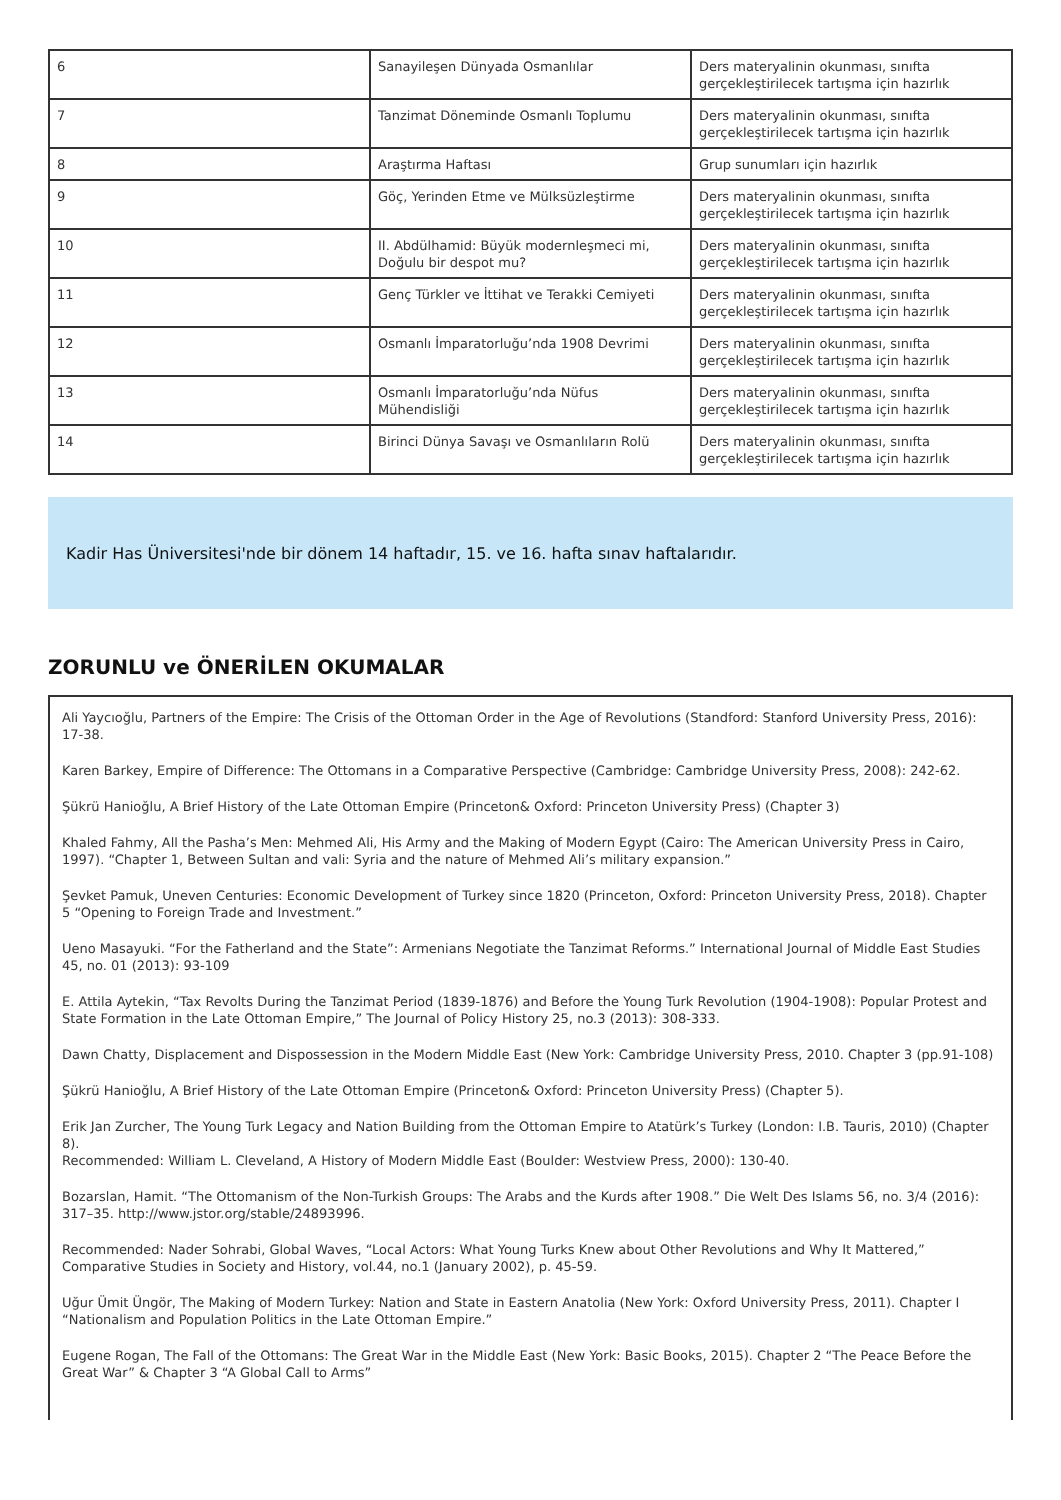| 6 | Sanayileşen Dünyada Osmanlılar | Ders materyalinin okunması, sınıfta gerçekleştirilecek tartışma için hazırlık |
| 7 | Tanzimat Döneminde Osmanlı Toplumu | Ders materyalinin okunması, sınıfta gerçekleştirilecek tartışma için hazırlık |
| 8 | Araştırma Haftası | Grup sunumları için hazırlık |
| 9 | Göç, Yerinden Etme ve Mülksüzleştirme | Ders materyalinin okunması, sınıfta gerçekleştirilecek tartışma için hazırlık |
| 10 | II. Abdülhamid: Büyük modernleşmeci mi, Doğulu bir despot mu? | Ders materyalinin okunması, sınıfta gerçekleştirilecek tartışma için hazırlık |
| 11 | Genç Türkler ve İttihat ve Terakki Cemiyeti | Ders materyalinin okunması, sınıfta gerçekleştirilecek tartışma için hazırlık |
| 12 | Osmanlı İmparatorluğu’nda 1908 Devrimi | Ders materyalinin okunması, sınıfta gerçekleştirilecek tartışma için hazırlık |
| 13 | Osmanlı İmparatorluğu’nda Nüfus Mühendisliği | Ders materyalinin okunması, sınıfta gerçekleştirilecek tartışma için hazırlık |
| 14 | Birinci Dünya Savaşı ve Osmanlıların Rolü | Ders materyalinin okunması, sınıfta gerçekleştirilecek tartışma için hazırlık |
Kadir Has Üniversitesi'nde bir dönem 14 haftadır, 15. ve 16. hafta sınav haftalarıdır.
ZORUNLU ve ÖNERİLEN OKUMALAR
Ali Yaycıoğlu, Partners of the Empire: The Crisis of the Ottoman Order in the Age of Revolutions (Standford: Stanford University Press, 2016): 17-38.
Karen Barkey, Empire of Difference: The Ottomans in a Comparative Perspective (Cambridge: Cambridge University Press, 2008): 242-62.
Şükrü Hanioğlu, A Brief History of the Late Ottoman Empire (Princeton& Oxford: Princeton University Press) (Chapter 3)
Khaled Fahmy, All the Pasha’s Men: Mehmed Ali, His Army and the Making of Modern Egypt (Cairo: The American University Press in Cairo, 1997). “Chapter 1, Between Sultan and vali: Syria and the nature of Mehmed Ali’s military expansion.”
Şevket Pamuk, Uneven Centuries: Economic Development of Turkey since 1820 (Princeton, Oxford: Princeton University Press, 2018). Chapter 5 “Opening to Foreign Trade and Investment.”
Ueno Masayuki. “For the Fatherland and the State”: Armenians Negotiate the Tanzimat Reforms.” International Journal of Middle East Studies 45, no. 01 (2013): 93-109
E. Attila Aytekin, “Tax Revolts During the Tanzimat Period (1839-1876) and Before the Young Turk Revolution (1904-1908): Popular Protest and State Formation in the Late Ottoman Empire,” The Journal of Policy History 25, no.3 (2013): 308-333.
Dawn Chatty, Displacement and Dispossession in the Modern Middle East (New York: Cambridge University Press, 2010. Chapter 3 (pp.91-108)
Şükrü Hanioğlu, A Brief History of the Late Ottoman Empire (Princeton& Oxford: Princeton University Press) (Chapter 5).
Erik Jan Zurcher, The Young Turk Legacy and Nation Building from the Ottoman Empire to Atatürk’s Turkey (London: I.B. Tauris, 2010) (Chapter 8).
Recommended: William L. Cleveland, A History of Modern Middle East (Boulder: Westview Press, 2000): 130-40.
Bozarslan, Hamit. “The Ottomanism of the Non-Turkish Groups: The Arabs and the Kurds after 1908.” Die Welt Des Islams 56, no. 3/4 (2016): 317–35. http://www.jstor.org/stable/24893996.
Recommended: Nader Sohrabi, Global Waves, “Local Actors: What Young Turks Knew about Other Revolutions and Why It Mattered,” Comparative Studies in Society and History, vol.44, no.1 (January 2002), p. 45-59.
Uğur Ümit Üngör, The Making of Modern Turkey: Nation and State in Eastern Anatolia (New York: Oxford University Press, 2011). Chapter I “Nationalism and Population Politics in the Late Ottoman Empire.”
Eugene Rogan, The Fall of the Ottomans: The Great War in the Middle East (New York: Basic Books, 2015). Chapter 2 “The Peace Before the Great War” & Chapter 3 “A Global Call to Arms”